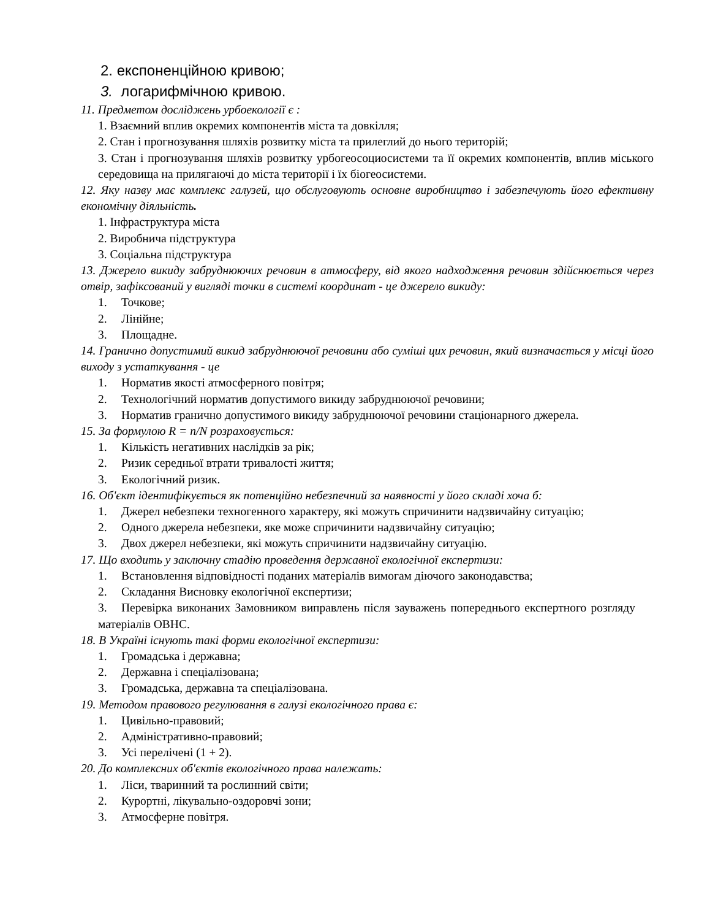2. експоненційною кривою;
3. логарифмічною кривою.
11. Предметом досліджень урбоекології є :
1. Взаємний вплив окремих компонентів міста та довкілля;
2. Стан і прогнозування шляхів розвитку міста та прилеглий до нього територій;
3. Стан і прогнозування шляхів розвитку урбогеосоциосистеми та її окремих компонентів, вплив міського середовища на прилягаючі до міста території і їх біогеосистеми.
12. Яку назву має комплекс галузей, що обслуговують основне виробництво і забезпечують його ефективну економічну діяльність.
1. Інфраструктура міста
2. Виробнича підструктура
3. Соціальна підструктура
13. Джерело викиду забруднюючих речовин в атмосферу, від якого надходження речовин здійснюється через отвір, зафіксований у вигляді точки в системі координат - це джерело викиду:
1. Точкове;
2. Лінійне;
3. Площадне.
14. Гранично допустимий викид забруднюючої речовини або суміші цих речовин, який визначається у місці його виходу з устаткування - це
1. Норматив якості атмосферного повітря;
2. Технологічний норматив допустимого викиду забруднюючої речовини;
3. Норматив гранично допустимого викиду забруднюючої речовини стаціонарного джерела.
15. За формулою R = n/N розраховується:
1. Кількість негативних наслідків за рік;
2. Ризик середньої втрати тривалості життя;
3. Екологічний ризик.
16. Об'єкт ідентифікується як потенційно небезпечний за наявності у його складі хоча б:
1. Джерел небезпеки техногенного характеру, які можуть спричинити надзвичайну ситуацію;
2. Одного джерела небезпеки, яке може спричинити надзвичайну ситуацію;
3. Двох джерел небезпеки, які можуть спричинити надзвичайну ситуацію.
17. Що входить у заключну стадію проведення державної екологічної експертизи:
1. Встановлення відповідності поданих матеріалів вимогам діючого законодавства;
2. Складання Висновку екологічної експертизи;
3. Перевірка виконаних Замовником виправлень після зауважень попереднього експертного розгляду матеріалів ОВНС.
18. В Україні існують такі форми екологічної експертизи:
1. Громадська і державна;
2. Державна і спеціалізована;
3. Громадська, державна та спеціалізована.
19. Методом правового регулювання в галузі екологічного права є:
1. Цивільно-правовий;
2. Адміністративно-правовий;
3. Усі перелічені (1 + 2).
20. До комплексних об'єктів екологічного права належать:
1. Ліси, тваринний та рослинний світи;
2. Курортні, лікувально-оздоровчі зони;
3. Атмосферне повітря.